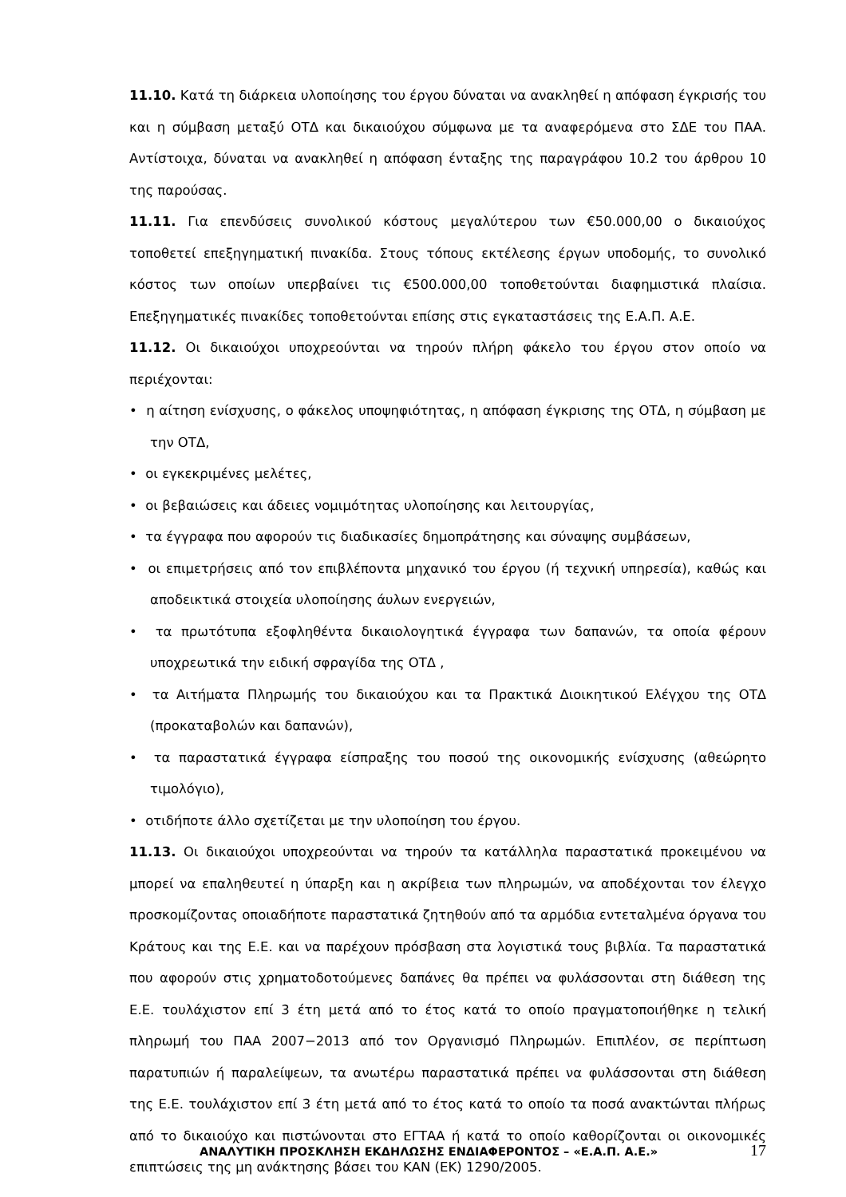11.10. Κατά τη διάρκεια υλοποίησης του έργου δύναται να ανακληθεί η απόφαση έγκρισής του και η σύμβαση μεταξύ ΟΤΔ και δικαιούχου σύμφωνα με τα αναφερόμενα στο ΣΔΕ του ΠΑΑ. Αντίστοιχα, δύναται να ανακληθεί η απόφαση ένταξης της παραγράφου 10.2 του άρθρου 10 της παρούσας.
11.11. Για επενδύσεις συνολικού κόστους μεγαλύτερου των €50.000,00 ο δικαιούχος τοποθετεί επεξηγηματική πινακίδα. Στους τόπους εκτέλεσης έργων υποδομής, το συνολικό κόστος των οποίων υπερβαίνει τις €500.000,00 τοποθετούνται διαφημιστικά πλαίσια. Επεξηγηματικές πινακίδες τοποθετούνται επίσης στις εγκαταστάσεις της Ε.Α.Π. Α.Ε.
11.12. Οι δικαιούχοι υποχρεούνται να τηρούν πλήρη φάκελο του έργου στον οποίο να περιέχονται:
• η αίτηση ενίσχυσης, ο φάκελος υποψηφιότητας, η απόφαση έγκρισης της ΟΤΔ, η σύμβαση με την ΟΤΔ,
• οι εγκεκριμένες μελέτες,
• οι βεβαιώσεις και άδειες νομιμότητας υλοποίησης και λειτουργίας,
• τα έγγραφα που αφορούν τις διαδικασίες δημοπράτησης και σύναψης συμβάσεων,
• οι επιμετρήσεις από τον επιβλέποντα μηχανικό του έργου (ή τεχνική υπηρεσία), καθώς και αποδεικτικά στοιχεία υλοποίησης άυλων ενεργειών,
• τα πρωτότυπα εξοφληθέντα δικαιολογητικά έγγραφα των δαπανών, τα οποία φέρουν υποχρεωτικά την ειδική σφραγίδα της ΟΤΔ ,
• τα Αιτήματα Πληρωμής του δικαιούχου και τα Πρακτικά Διοικητικού Ελέγχου της ΟΤΔ (προκαταβολών και δαπανών),
• τα παραστατικά έγγραφα είσπραξης του ποσού της οικονομικής ενίσχυσης (αθεώρητο τιμολόγιο),
• οτιδήποτε άλλο σχετίζεται με την υλοποίηση του έργου.
11.13. Οι δικαιούχοι υποχρεούνται να τηρούν τα κατάλληλα παραστατικά προκειμένου να μπορεί να επαληθευτεί η ύπαρξη και η ακρίβεια των πληρωμών, να αποδέχονται τον έλεγχο προσκομίζοντας οποιαδήποτε παραστατικά ζητηθούν από τα αρμόδια εντεταλμένα όργανα του Κράτους και της Ε.Ε. και να παρέχουν πρόσβαση στα λογιστικά τους βιβλία. Τα παραστατικά που αφορούν στις χρηματοδοτούμενες δαπάνες θα πρέπει να φυλάσσονται στη διάθεση της Ε.Ε. τουλάχιστον επί 3 έτη μετά από το έτος κατά το οποίο πραγματοποιήθηκε η τελική πληρωμή του ΠΑΑ 2007−2013 από τον Οργανισμό Πληρωμών. Επιπλέον, σε περίπτωση παρατυπιών ή παραλείψεων, τα ανωτέρω παραστατικά πρέπει να φυλάσσονται στη διάθεση της Ε.Ε. τουλάχιστον επί 3 έτη μετά από το έτος κατά το οποίο τα ποσά ανακτώνται πλήρως από το δικαιούχο και πιστώνονται στο ΕΓΤΑΑ ή κατά το οποίο καθορίζονται οι οικονομικές επιπτώσεις της μη ανάκτησης βάσει του ΚΑΝ (ΕΚ) 1290/2005.
ΑΝΑΛΥΤΙΚΗ ΠΡΟΣΚΛΗΣΗ ΕΚΔΗΛΩΣΗΣ ΕΝΔΙΑΦΕΡΟΝΤΟΣ – «Ε.Α.Π. Α.Ε.» 17